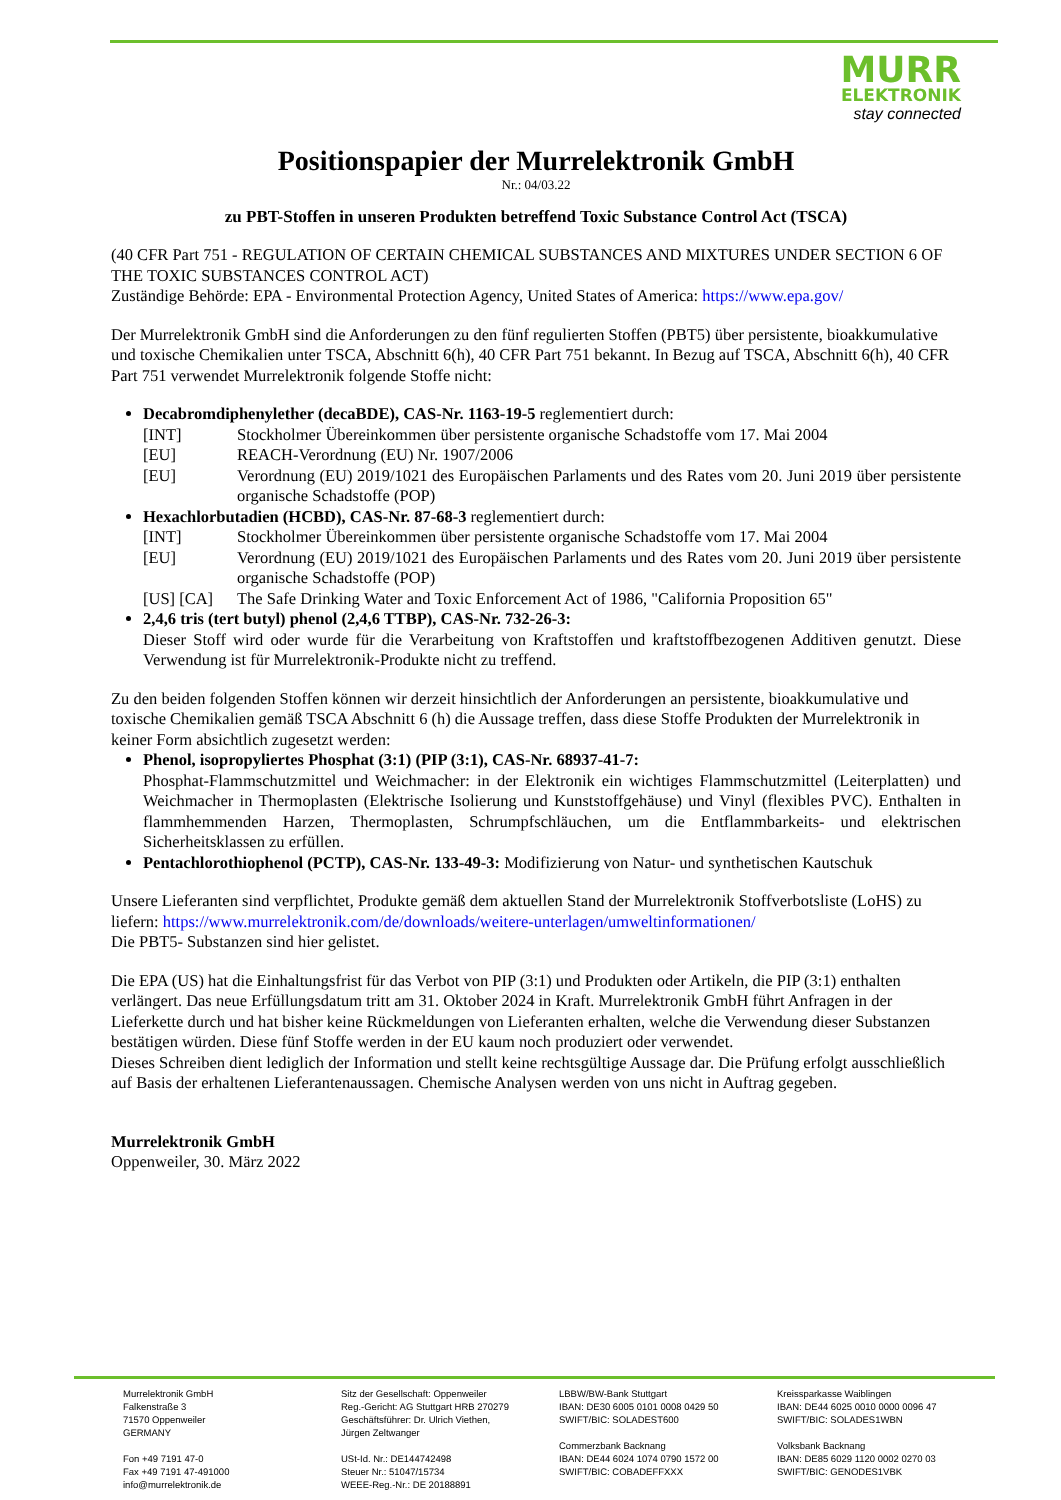MURR
ELEKTRONIK
stay connected
Positionspapier der Murrelektronik GmbH
Nr.: 04/03.22
zu PBT-Stoffen in unseren Produkten betreffend Toxic Substance Control Act (TSCA)
(40 CFR Part 751 - REGULATION OF CERTAIN CHEMICAL SUBSTANCES AND MIXTURES UNDER SECTION 6 OF THE TOXIC SUBSTANCES CONTROL ACT)
Zuständige Behörde: EPA - Environmental Protection Agency, United States of America: https://www.epa.gov/
Der Murrelektronik GmbH sind die Anforderungen zu den fünf regulierten Stoffen (PBT5) über persistente, bioakkumulative und toxische Chemikalien unter TSCA, Abschnitt 6(h), 40 CFR Part 751 bekannt. In Bezug auf TSCA, Abschnitt 6(h), 40 CFR Part 751 verwendet Murrelektronik folgende Stoffe nicht:
Decabromdiphenylether (decaBDE), CAS-Nr. 1163-19-5 reglementiert durch:
[INT] Stockholmer Übereinkommen über persistente organische Schadstoffe vom 17. Mai 2004
[EU] REACH-Verordnung (EU) Nr. 1907/2006
[EU] Verordnung (EU) 2019/1021 des Europäischen Parlaments und des Rates vom 20. Juni 2019 über persistente organische Schadstoffe (POP)
Hexachlorbutadien (HCBD), CAS-Nr. 87-68-3 reglementiert durch:
[INT] Stockholmer Übereinkommen über persistente organische Schadstoffe vom 17. Mai 2004
[EU] Verordnung (EU) 2019/1021 des Europäischen Parlaments und des Rates vom 20. Juni 2019 über persistente organische Schadstoffe (POP)
[US] [CA] The Safe Drinking Water and Toxic Enforcement Act of 1986, "California Proposition 65"
2,4,6 tris (tert butyl) phenol (2,4,6 TTBP), CAS-Nr. 732-26-3:
Dieser Stoff wird oder wurde für die Verarbeitung von Kraftstoffen und kraftstoffbezogenen Additiven genutzt. Diese Verwendung ist für Murrelektronik-Produkte nicht zu treffend.
Zu den beiden folgenden Stoffen können wir derzeit hinsichtlich der Anforderungen an persistente, bioakkumulative und toxische Chemikalien gemäß TSCA Abschnitt 6 (h) die Aussage treffen, dass diese Stoffe Produkten der Murrelektronik in keiner Form absichtlich zugesetzt werden:
Phenol, isopropyliertes Phosphat (3:1) (PIP (3:1), CAS-Nr. 68937-41-7:
Phosphat-Flammschutzmittel und Weichmacher: in der Elektronik ein wichtiges Flammschutzmittel (Leiterplatten) und Weichmacher in Thermoplasten (Elektrische Isolierung und Kunststoffgehäuse) und Vinyl (flexibles PVC). Enthalten in flammhemmenden Harzen, Thermoplasten, Schrumpfschläuchen, um die Entflammbarkeits- und elektrischen Sicherheitsklassen zu erfüllen.
Pentachlorothiophenol (PCTP), CAS-Nr. 133-49-3: Modifizierung von Natur- und synthetischen Kautschuk
Unsere Lieferanten sind verpflichtet, Produkte gemäß dem aktuellen Stand der Murrelektronik Stoffverbotsliste (LoHS) zu liefern: https://www.murrelektronik.com/de/downloads/weitere-unterlagen/umweltinformationen/
Die PBT5- Substanzen sind hier gelistet.
Die EPA (US) hat die Einhaltungsfrist für das Verbot von PIP (3:1) und Produkten oder Artikeln, die PIP (3:1) enthalten verlängert. Das neue Erfüllungsdatum tritt am 31. Oktober 2024 in Kraft. Murrelektronik GmbH führt Anfragen in der Lieferkette durch und hat bisher keine Rückmeldungen von Lieferanten erhalten, welche die Verwendung dieser Substanzen bestätigen würden. Diese fünf Stoffe werden in der EU kaum noch produziert oder verwendet.
Dieses Schreiben dient lediglich der Information und stellt keine rechtsgültige Aussage dar. Die Prüfung erfolgt ausschließlich auf Basis der erhaltenen Lieferantenaussagen. Chemische Analysen werden von uns nicht in Auftrag gegeben.
Murrelektronik GmbH
Oppenweiler, 30. März 2022
Murrelektronik GmbH
Falkenstraße 3
71570 Oppenweiler
GERMANY
Fon +49 7191 47-0
Fax +49 7191 47-491000
info@murrelektronik.de
Sitz der Gesellschaft: Oppenweiler
Reg.-Gericht: AG Stuttgart HRB 270279
Geschäftsführer: Dr. Ulrich Viethen,
Jürgen Zeltwanger
USt-Id. Nr.: DE144742498
Steuer Nr.: 51047/15734
WEEE-Reg.-Nr.: DE 20188891
LBBW/BW-Bank Stuttgart
IBAN: DE30 6005 0101 0008 0429 50
SWIFT/BIC: SOLADEST600
Commerzbank Backnang
IBAN: DE44 6024 1074 0790 1572 00
SWIFT/BIC: COBADEFFXXX
Kreissparkasse Waiblingen
IBAN: DE44 6025 0010 0000 0096 47
SWIFT/BIC: SOLADES1WBN
Volksbank Backnang
IBAN: DE85 6029 1120 0002 0270 03
SWIFT/BIC: GENODES1VBK